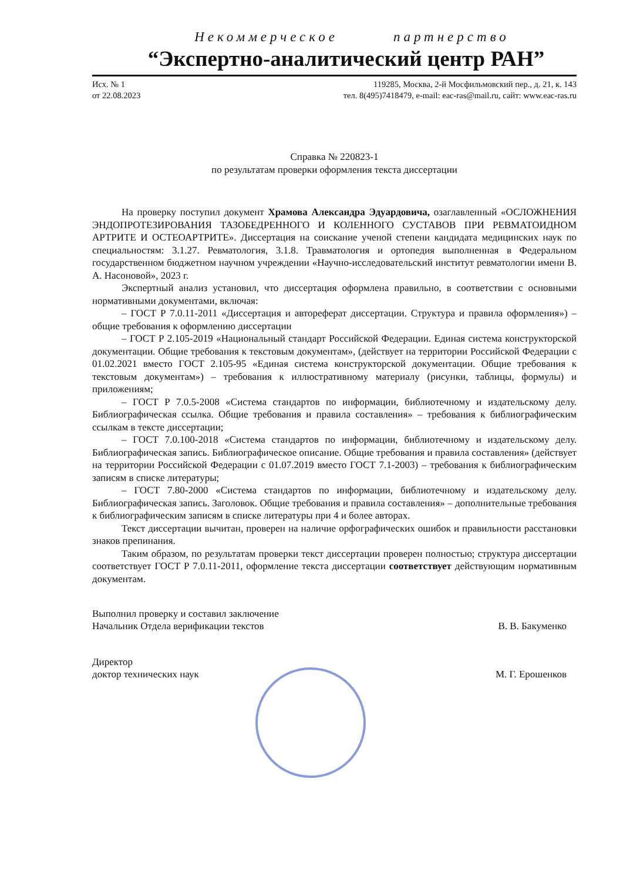Некоммерческое партнерство
“Экспертно-аналитический центр РАН”
Исх. № 1
от 22.08.2023
119285, Москва, 2-й Мосфильмовский пер., д. 21, к. 143
тел. 8(495)7418479, e-mail: eac-ras@mail.ru, сайт: www.eac-ras.ru
Справка № 220823-1
по результатам проверки оформления текста диссертации
На проверку поступил документ Храмова Александра Эдуардовича, озаглавленный «ОСЛОЖНЕНИЯ ЭНДОПРОТЕЗИРОВАНИЯ ТАЗОБЕДРЕННОГО И КОЛЕННОГО СУСТАВОВ ПРИ РЕВМАТОИДНОМ АРТРИТЕ И ОСТЕОАРТРИТЕ». Диссертация на соискание ученой степени кандидата медицинских наук по специальностям: 3.1.27. Ревматология, 3.1.8. Травматология и ортопедия выполненная в Федеральном государственном бюджетном научном учреждении «Научно-исследовательский институт ревматологии имени В. А. Насоновой», 2023 г.
Экспертный анализ установил, что диссертация оформлена правильно, в соответствии с основными нормативными документами, включая:
– ГОСТ Р 7.0.11-2011 «Диссертация и автореферат диссертации. Структура и правила оформления») – общие требования к оформлению диссертации
– ГОСТ Р 2.105-2019 «Национальный стандарт Российской Федерации. Единая система конструкторской документации. Общие требования к текстовым документам», (действует на территории Российской Федерации с 01.02.2021 вместо ГОСТ 2.105-95 «Единая система конструкторской документации. Общие требования к текстовым документам») – требования к иллюстративному материалу (рисунки, таблицы, формулы) и приложениям;
– ГОСТ Р 7.0.5-2008 «Система стандартов по информации, библиотечному и издательскому делу. Библиографическая ссылка. Общие требования и правила составления» – требования к библиографическим ссылкам в тексте диссертации;
– ГОСТ 7.0.100-2018 «Система стандартов по информации, библиотечному и издательскому делу. Библиографическая запись. Библиографическое описание. Общие требования и правила составления» (действует на территории Российской Федерации с 01.07.2019 вместо ГОСТ 7.1-2003) – требования к библиографическим записям в списке литературы;
– ГОСТ 7.80-2000 «Система стандартов по информации, библиотечному и издательскому делу. Библиографическая запись. Заголовок. Общие требования и правила составления» – дополнительные требования к библиографическим записям в списке литературы при 4 и более авторах.
Текст диссертации вычитан, проверен на наличие орфографических ошибок и правильности расстановки знаков препинания.
Таким образом, по результатам проверки текст диссертации проверен полностью; структура диссертации соответствует ГОСТ Р 7.0.11-2011, оформление текста диссертации соответствует действующим нормативным документам.
Выполнил проверку и составил заключение
Начальник Отдела верификации текстов В. В. Бакуменко
Директор
доктор технических наук М. Г. Ерошенков